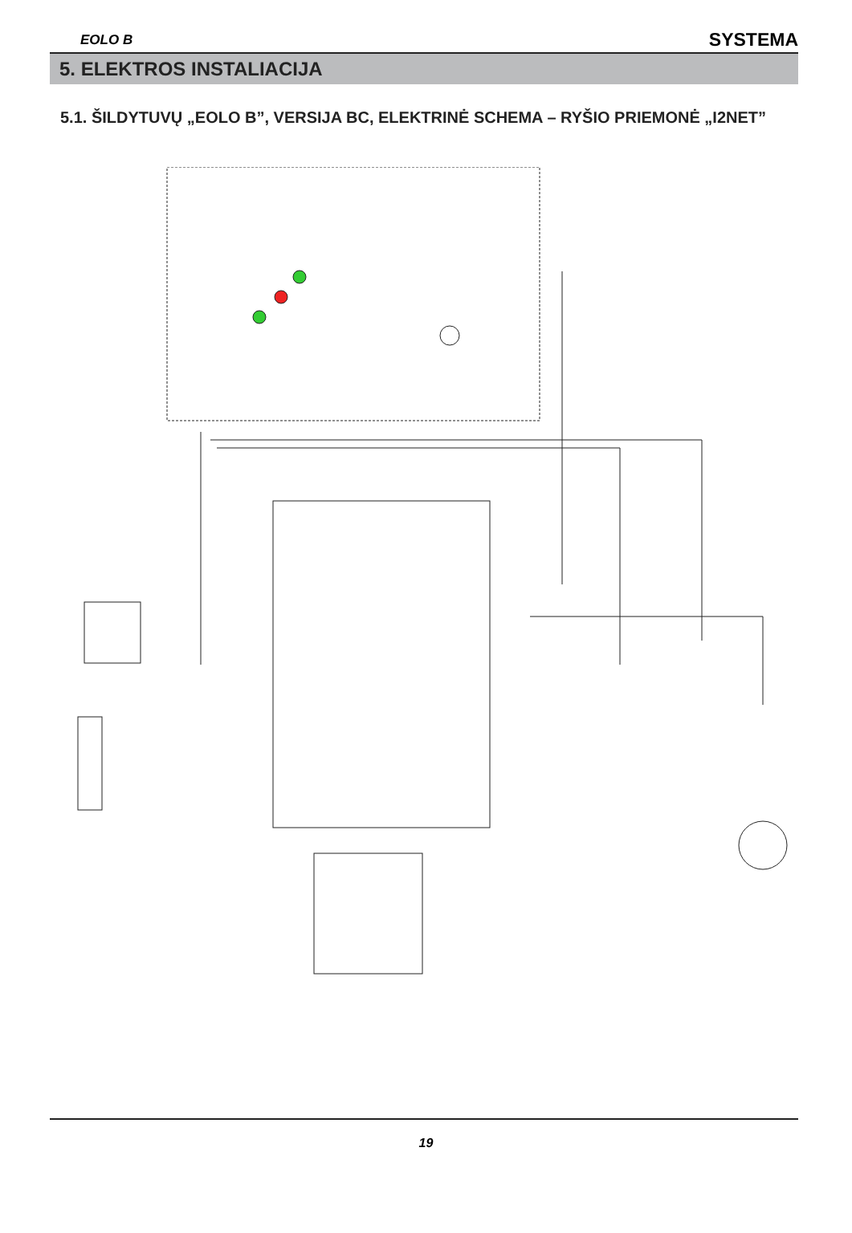EOLO B SYSTEMA
5. ELEKTROS INSTALIACIJA
5.1. ŠILDYTUVŲ „EOLO B”, VERSIJA BC, ELEKTRINĖ SCHEMA – RYŠIO PRIEMONĖ „I2NET”
19